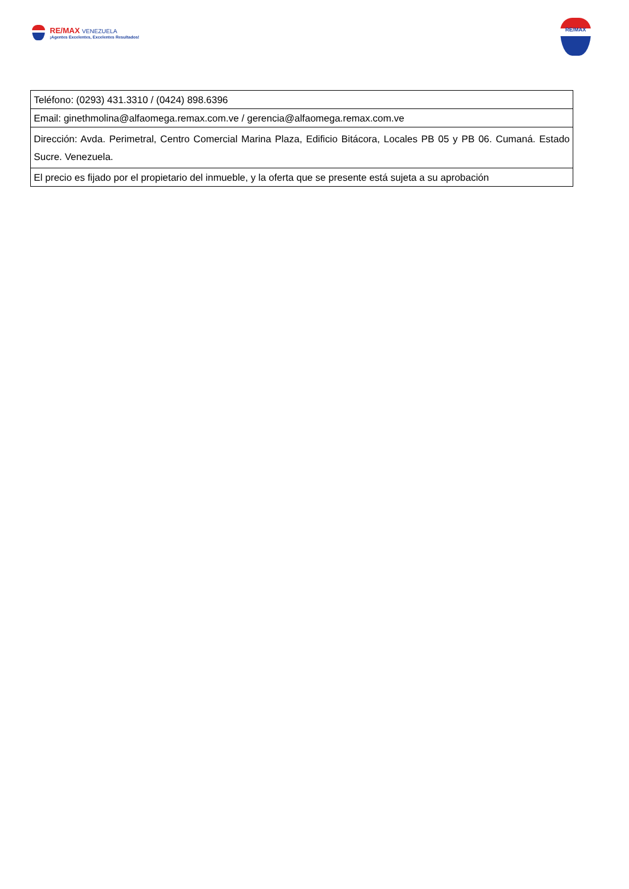RE/MAX VENEZUELA
¡Agentes Excelentes, Excelentes Resultados!
RE/MAX
| Teléfono: (0293) 431.3310 / (0424) 898.6396 |
| Email: ginethmolina@alfaomega.remax.com.ve / gerencia@alfaomega.remax.com.ve |
| Dirección: Avda. Perimetral, Centro Comercial Marina Plaza, Edificio Bitácora, Locales PB 05 y PB 06. Cumaná. Estado Sucre. Venezuela. |
| El precio es fijado por el propietario del inmueble, y la oferta que se presente está sujeta a su aprobación |